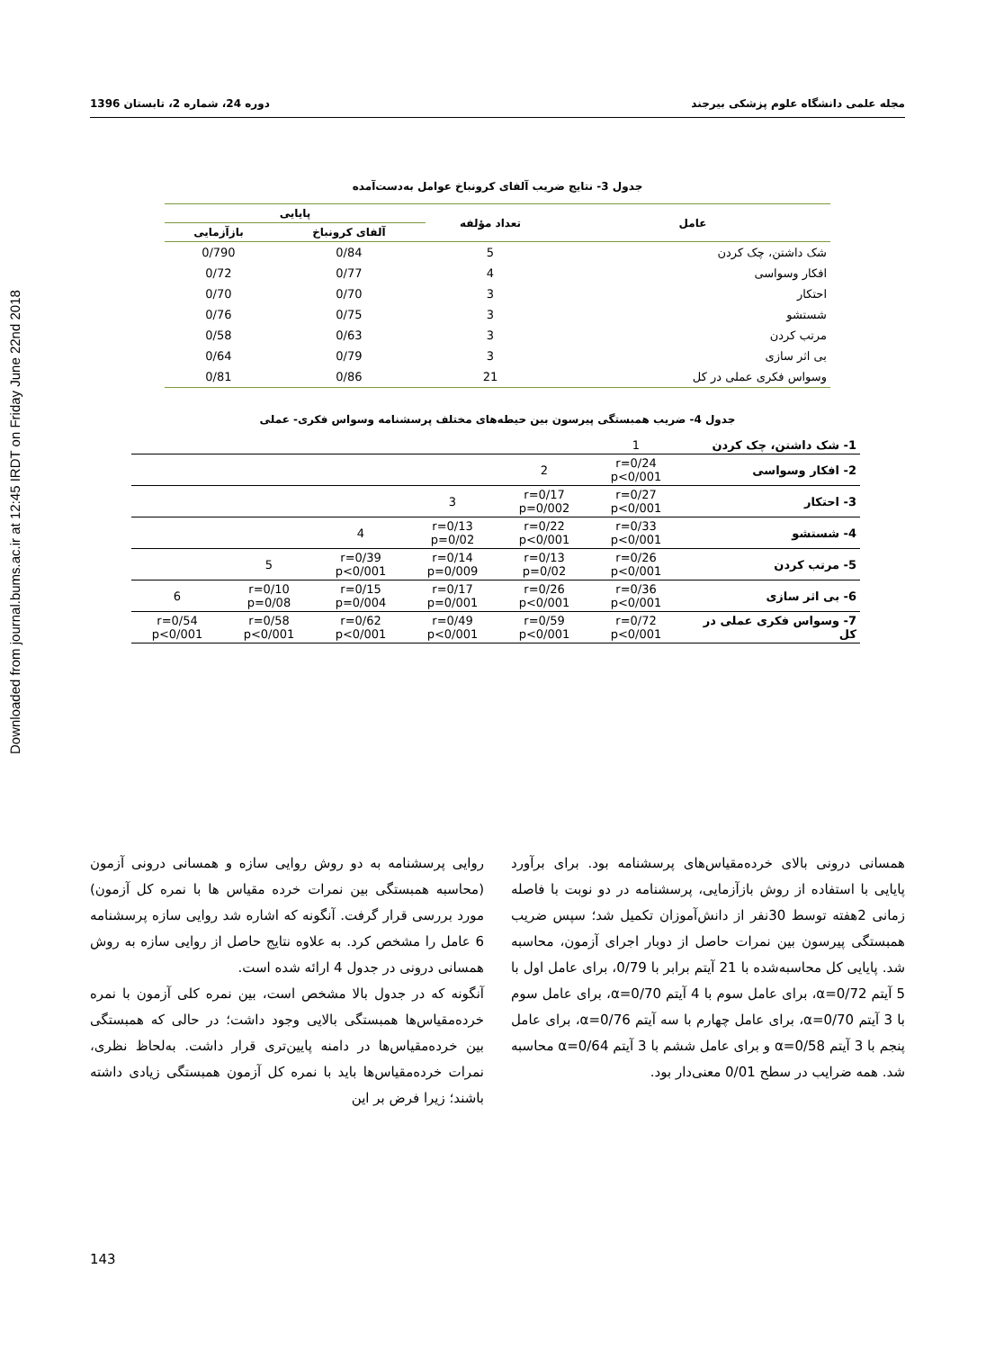Downloaded from journal.bums.ac.ir at 12:45 IRDT on Friday June 22nd 2018
مجله علمی دانشگاه علوم پزشکی بیرجند دوره 24، شماره 2، تابستان 1396
جدول 3- نتایج ضریب آلفای کرونباخ عوامل به‌دست‌آمده
| عامل | تعداد مؤلفه | پایایی | |
| --- | --- | --- | --- |
| | | آلفای کرونباخ | بازآزمایی |
| شک داشتن، چک کردن | 5 | 0/84 | 0/790 |
| افکار وسواسی | 4 | 0/77 | 0/72 |
| احتکار | 3 | 0/70 | 0/70 |
| شستشو | 3 | 0/75 | 0/76 |
| مرتب کردن | 3 | 0/63 | 0/58 |
| بی اثر سازی | 3 | 0/79 | 0/64 |
| وسواس فکری عملی در کل | 21 | 0/86 | 0/81 |
جدول 4- ضریب همبستگی پیرسون بین حیطه‌های مختلف پرسشنامه وسواس فکری- عملی
| 1- شک داشتن، چک کردن | 1 | | | | | |
| 2- افکار وسواسی | r=0/24 p<0/001 | 2 | | | | |
| 3- احتکار | r=0/27 p<0/001 | r=0/17 p=0/002 | 3 | | | |
| 4- شستشو | r=0/33 p<0/001 | r=0/22 p<0/001 | r=0/13 p=0/02 | 4 | | |
| 5- مرتب کردن | r=0/26 p<0/001 | r=0/13 p=0/02 | r=0/14 p=0/009 | r=0/39 p<0/001 | 5 | |
| 6- بی اثر سازی | r=0/36 p<0/001 | r=0/26 p<0/001 | r=0/17 p=0/001 | r=0/15 p=0/004 | r=0/10 p=0/08 | 6 |
| 7- وسواس فکری عملی در کل | r=0/72 p<0/001 | r=0/59 p<0/001 | r=0/49 p<0/001 | r=0/62 p<0/001 | r=0/58 p<0/001 | r=0/54 p<0/001 |
همسانی درونی بالای خرده‌مقیاس‌های پرسشنامه بود. برای برآورد پایایی با استفاده از روش بازآزمایی، پرسشنامه در دو نوبت با فاصله زمانی 2هفته توسط 30نفر از دانش‌آموزان تکمیل شد؛ سپس ضریب همبستگی پیرسون بین نمرات حاصل از دوبار اجرای آزمون، محاسبه شد. پایایی کل محاسبه‌شده با 21 آیتم برابر با 0/79، برای عامل اول با 5 آیتم α=0/72، برای عامل سوم با 4 آیتم α=0/70، برای عامل سوم با 3 آیتم α=0/70، برای عامل چهارم با سه آیتم α=0/76، برای عامل پنجم با 3 آیتم α=0/58 و برای عامل ششم با 3 آیتم α=0/64 محاسبه شد. همه ضرایب در سطح 0/01 معنی‌دار بود.
روایی پرسشنامه به دو روش روایی سازه و همسانی درونی آزمون (محاسبه همبستگی بین نمرات خرده مقیاس ها با نمره کل آزمون) مورد بررسی قرار گرفت. آنگونه که اشاره شد روایی سازه پرسشنامه 6 عامل را مشخص کرد. به علاوه نتایج حاصل از روایی سازه به روش همسانی درونی در جدول 4 ارائه شده است.
آنگونه که در جدول بالا مشخص است، بین نمره کلی آزمون با نمره خرده‌مقیاس‌ها همبستگی بالایی وجود داشت؛ در حالی که همبستگی بین خرده‌مقیاس‌ها در دامنه پایین‌تری قرار داشت. به‌لحاظ نظری، نمرات خرده‌مقیاس‌ها باید با نمره کل آزمون همبستگی زیادی داشته باشند؛ زیرا فرض بر این
143